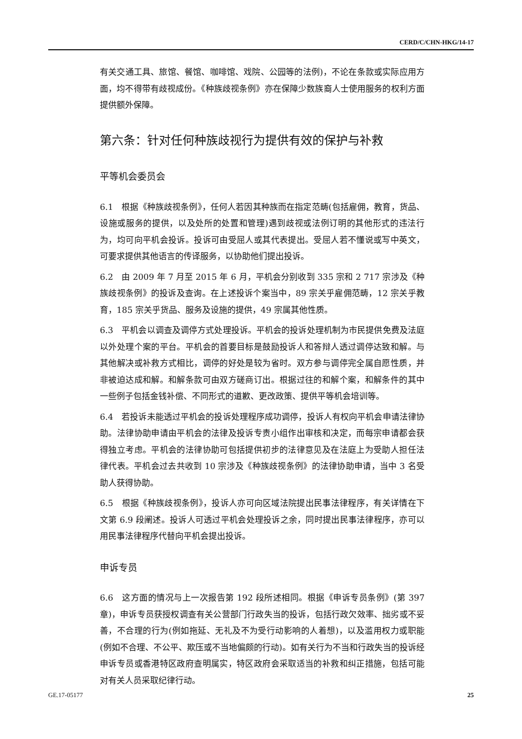CERD/C/CHN-HKG/14-17
有关交通工具、旅馆、餐馆、咖啡馆、戏院、公园等的法例)，不论在条款或实际应用方面，均不得带有歧视成份。《种族歧视条例》亦在保障少数族裔人士使用服务的权利方面提供额外保障。
第六条：针对任何种族歧视行为提供有效的保护与补救
平等机会委员会
6.1　根据《种族歧视条例》，任何人若因其种族而在指定范畴(包括雇佣，教育，货品、设施或服务的提供，以及处所的处置和管理)遇到歧视或法例订明的其他形式的违法行为，均可向平机会投诉。投诉可由受屈人或其代表提出。受屈人若不懂说或写中英文，可要求提供其他语言的传译服务，以协助他们提出投诉。
6.2　由 2009 年 7 月至 2015 年 6 月，平机会分别收到 335 宗和 2 717 宗涉及《种族歧视条例》的投诉及查询。在上述投诉个案当中，89 宗关乎雇佣范畴，12 宗关乎教育，185 宗关乎货品、服务及设施的提供，49 宗属其他性质。
6.3　平机会以调查及调停方式处理投诉。平机会的投诉处理机制为市民提供免费及法庭以外处理个案的平台。平机会的首要目标是鼓励投诉人和答辩人透过调停达致和解。与其他解决或补救方式相比，调停的好处是较为省时。双方参与调停完全属自愿性质，并非被迫达成和解。和解条款可由双方磋商订出。根据过往的和解个案，和解条件的其中一些例子包括金钱补偿、不同形式的道歉、更改政策、提供平等机会培训等。
6.4　若投诉未能透过平机会的投诉处理程序成功调停，投诉人有权向平机会申请法律协助。法律协助申请由平机会的法律及投诉专责小组作出审核和决定，而每宗申请都会获得独立考虑。平机会的法律协助可包括提供初步的法律意见及在法庭上为受助人担任法律代表。平机会过去共收到 10 宗涉及《种族歧视条例》的法律协助申请，当中 3 名受助人获得协助。
6.5　根据《种族歧视条例》，投诉人亦可向区域法院提出民事法律程序，有关详情在下文第 6.9 段阐述。投诉人可透过平机会处理投诉之余，同时提出民事法律程序，亦可以用民事法律程序代替向平机会提出投诉。
申诉专员
6.6　这方面的情况与上一次报告第 192 段所述相同。根据《申诉专员条例》(第 397 章)，申诉专员获授权调查有关公营部门行政失当的投诉，包括行政欠效率、拙劣或不妥善，不合理的行为(例如拖延、无礼及不为受行动影响的人着想)，以及滥用权力或职能(例如不合理、不公平、欺压或不当地偏颇的行动)。如有关行为不当和行政失当的投诉经申诉专员或香港特区政府查明属实，特区政府会采取适当的补救和纠正措施，包括可能对有关人员采取纪律行动。
GE.17-05177 25